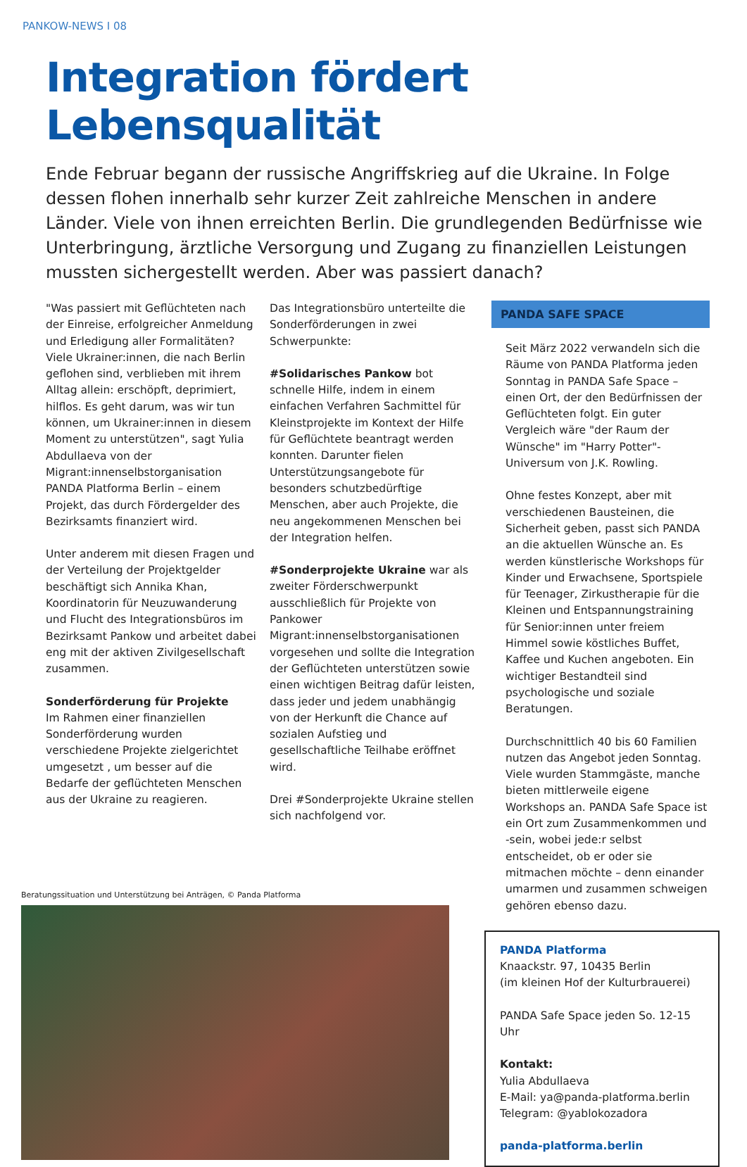PANKOW-NEWS I 08
Integration fördert Lebensqualität
Ende Februar begann der russische Angriffskrieg auf die Ukraine. In Folge dessen flohen innerhalb sehr kurzer Zeit zahlreiche Menschen in andere Länder. Viele von ihnen erreichten Berlin. Die grundlegenden Bedürfnisse wie Unterbringung, ärztliche Versorgung und Zugang zu finanziellen Leistungen mussten sichergestellt werden. Aber was passiert danach?
"Was passiert mit Geflüchteten nach der Einreise, erfolgreicher Anmeldung und Erledigung aller Formalitäten? Viele Ukrainer:innen, die nach Berlin geflohen sind, verblieben mit ihrem Alltag allein: erschöpft, deprimiert, hilflos. Es geht darum, was wir tun können, um Ukrainer:innen in diesem Moment zu unterstützen", sagt Yulia Abdullaeva von der Migrant:innenselbstorganisation PANDA Platforma Berlin – einem Projekt, das durch Fördergelder des Bezirksamts finanziert wird.
Unter anderem mit diesen Fragen und der Verteilung der Projektgelder beschäftigt sich Annika Khan, Koordinatorin für Neuzuwanderung und Flucht des Integrationsbüros im Bezirksamt Pankow und arbeitet dabei eng mit der aktiven Zivilgesellschaft zusammen.
Sonderförderung für Projekte
Im Rahmen einer finanziellen Sonderförderung wurden verschiedene Projekte zielgerichtet umgesetzt , um besser auf die Bedarfe der geflüchteten Menschen aus der Ukraine zu reagieren.
Das Integrationsbüro unterteilte die Sonderförderungen in zwei Schwerpunkte:
#Solidarisches Pankow bot schnelle Hilfe, indem in einem einfachen Verfahren Sachmittel für Kleinstprojekte im Kontext der Hilfe für Geflüchtete beantragt werden konnten. Darunter fielen Unterstützungsangebote für besonders schutzbedürftige Menschen, aber auch Projekte, die neu angekommenen Menschen bei der Integration helfen.
#Sonderprojekte Ukraine war als zweiter Förderschwerpunkt ausschließlich für Projekte von Pankower Migrant:innenselbstorganisationen vorgesehen und sollte die Integration der Geflüchteten unterstützen sowie einen wichtigen Beitrag dafür leisten, dass jeder und jedem unabhängig von der Herkunft die Chance auf sozialen Aufstieg und gesellschaftliche Teilhabe eröffnet wird.
Drei #Sonderprojekte Ukraine stellen sich nachfolgend vor.
Beratungssituation und Unterstützung bei Anträgen, © Panda Platforma
PANDA SAFE SPACE
Seit März 2022 verwandeln sich die Räume von PANDA Platforma jeden Sonntag in PANDA Safe Space – einen Ort, der den Bedürfnissen der Geflüchteten folgt. Ein guter Vergleich wäre "der Raum der Wünsche" im "Harry Potter"-Universum von J.K. Rowling.
Ohne festes Konzept, aber mit verschiedenen Bausteinen, die Sicherheit geben, passt sich PANDA an die aktuellen Wünsche an. Es werden künstlerische Workshops für Kinder und Erwachsene, Sportspiele für Teenager, Zirkustherapie für die Kleinen und Entspannungstraining für Senior:innen unter freiem Himmel sowie köstliches Buffet, Kaffee und Kuchen angeboten. Ein wichtiger Bestandteil sind psychologische und soziale Beratungen.
Durchschnittlich 40 bis 60 Familien nutzen das Angebot jeden Sonntag. Viele wurden Stammgäste, manche bieten mittlerweile eigene Workshops an. PANDA Safe Space ist ein Ort zum Zusammenkommen und -sein, wobei jede:r selbst entscheidet, ob er oder sie mitmachen möchte – denn einander umarmen und zusammen schweigen gehören ebenso dazu.
PANDA Platforma
Knaackstr. 97, 10435 Berlin
(im kleinen Hof der Kulturbrauerei)
PANDA Safe Space jeden So. 12-15 Uhr
Kontakt:
Yulia Abdullaeva
E-Mail: ya@panda-platforma.berlin
Telegram: @yablokozadora
panda-platforma.berlin